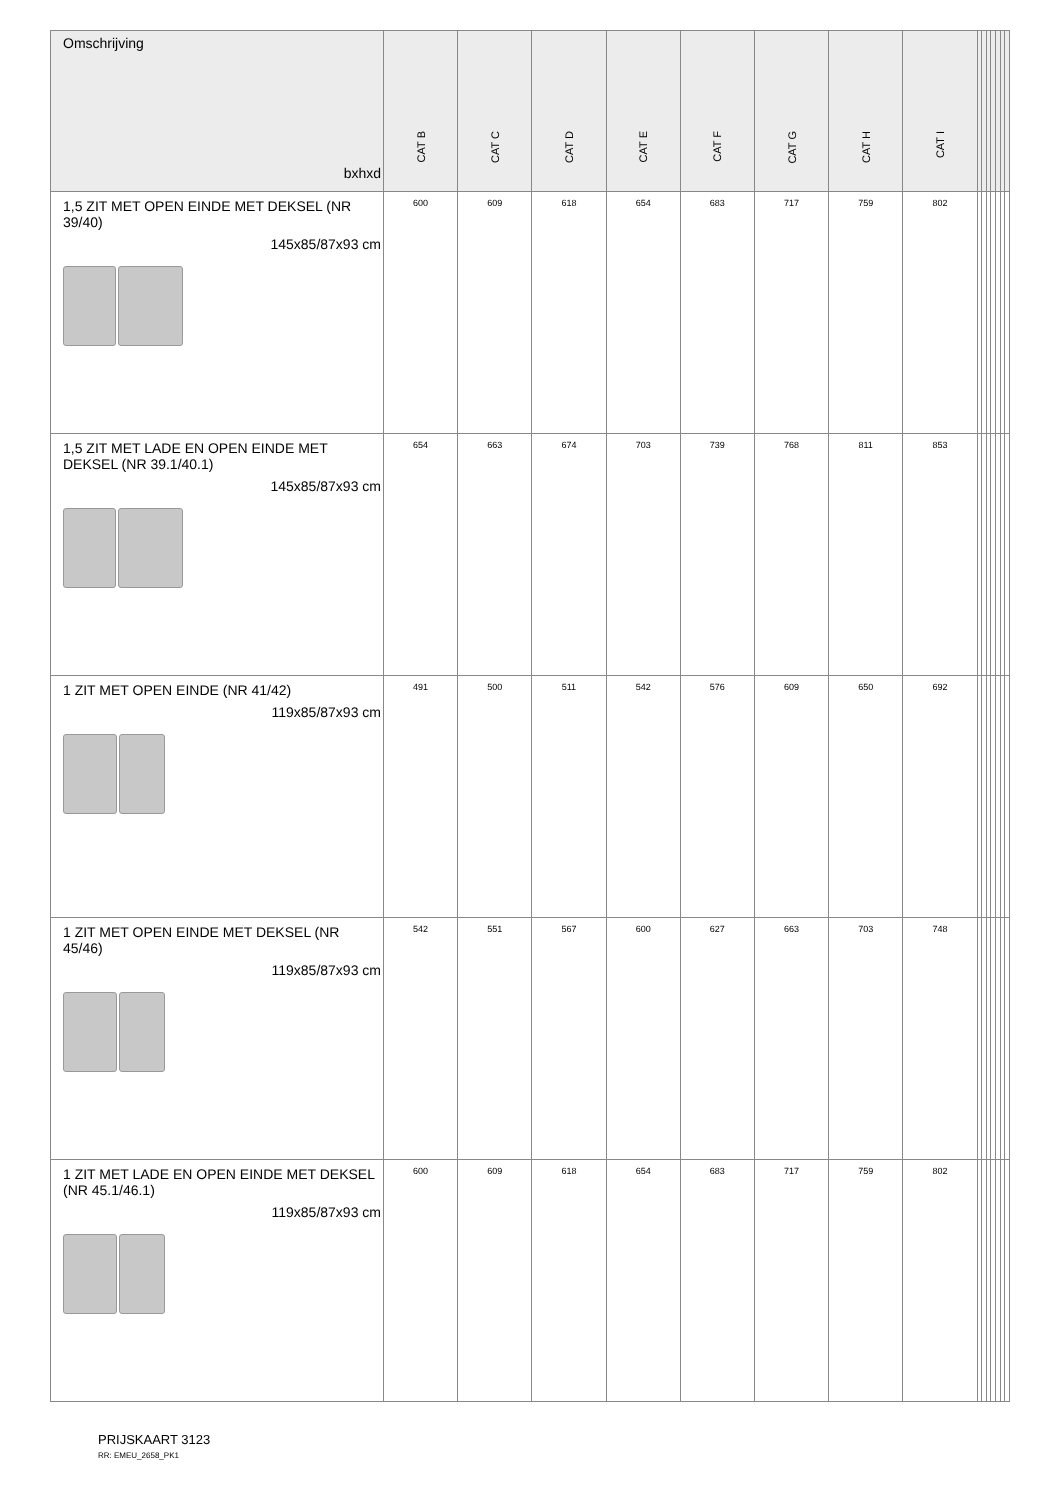| Omschrijving bxhxd | CAT B | CAT C | CAT D | CAT E | CAT F | CAT G | CAT H | CAT I | | | | | | | |
| --- | --- | --- | --- | --- | --- | --- | --- | --- | --- | --- | --- | --- | --- | --- | --- |
| 1,5 ZIT MET OPEN EINDE MET DEKSEL (NR 39/40) 145x85/87x93 cm | 600 | 609 | 618 | 654 | 683 | 717 | 759 | 802 | | | | | | | |
| 1,5 ZIT MET LADE EN OPEN EINDE MET DEKSEL (NR 39.1/40.1) 145x85/87x93 cm | 654 | 663 | 674 | 703 | 739 | 768 | 811 | 853 | | | | | | | |
| 1 ZIT MET OPEN EINDE (NR 41/42) 119x85/87x93 cm | 491 | 500 | 511 | 542 | 576 | 609 | 650 | 692 | | | | | | | |
| 1 ZIT MET OPEN EINDE MET DEKSEL (NR 45/46) 119x85/87x93 cm | 542 | 551 | 567 | 600 | 627 | 663 | 703 | 748 | | | | | | | |
| 1 ZIT MET LADE EN OPEN EINDE MET DEKSEL (NR 45.1/46.1) 119x85/87x93 cm | 600 | 609 | 618 | 654 | 683 | 717 | 759 | 802 | | | | | | | |
PRIJSKAART 3123
RR: EMEU_2658_PK1